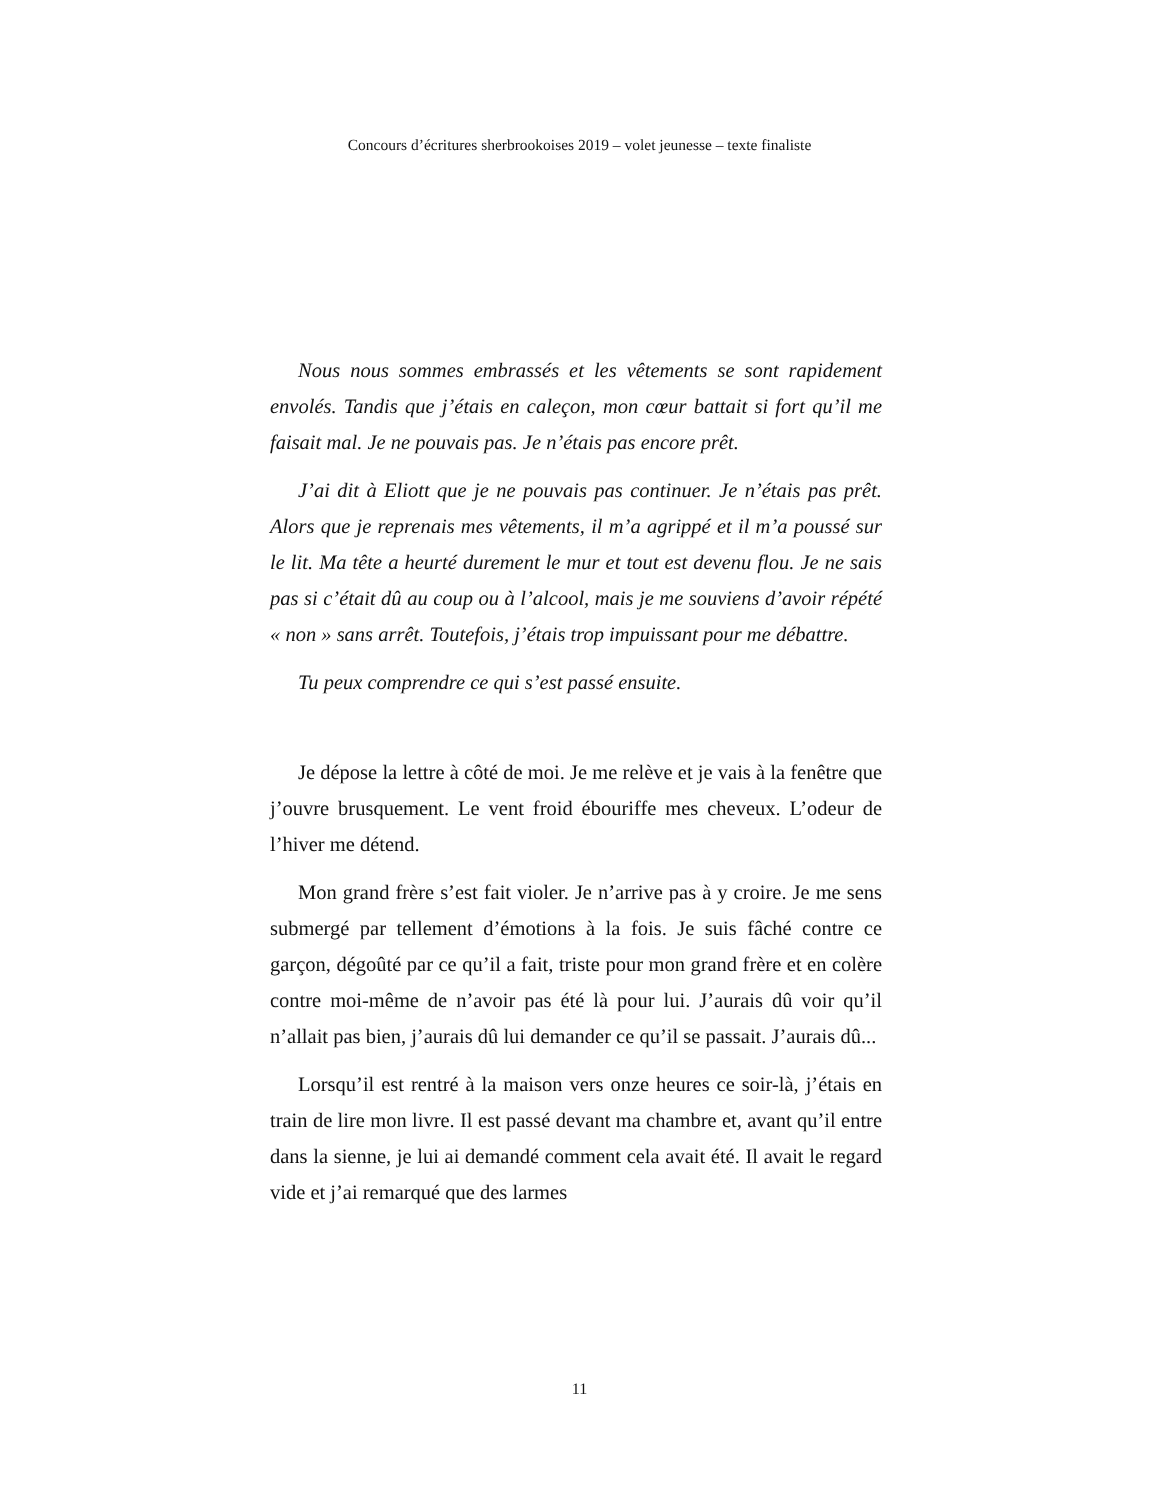Concours d’écritures sherbrookoises 2019 – volet jeunesse – texte finaliste
Nous nous sommes embrassés et les vêtements se sont rapidement envolés. Tandis que j’étais en caleçon, mon cœur battait si fort qu’il me faisait mal. Je ne pouvais pas. Je n’étais pas encore prêt.
J’ai dit à Eliott que je ne pouvais pas continuer. Je n’étais pas prêt. Alors que je reprenais mes vêtements, il m’a agrippé et il m’a poussé sur le lit. Ma tête a heurté durement le mur et tout est devenu flou. Je ne sais pas si c’était dû au coup ou à l’alcool, mais je me souviens d’avoir répété « non » sans arrêt. Toutefois, j’étais trop impuissant pour me débattre.
Tu peux comprendre ce qui s’est passé ensuite.
Je dépose la lettre à côté de moi. Je me relève et je vais à la fenêtre que j’ouvre brusquement. Le vent froid ébouriffe mes cheveux. L’odeur de l’hiver me détend.
Mon grand frère s’est fait violer. Je n’arrive pas à y croire. Je me sens submergé par tellement d’émotions à la fois. Je suis fâché contre ce garçon, dégoûté par ce qu’il a fait, triste pour mon grand frère et en colère contre moi-même de n’avoir pas été là pour lui. J’aurais dû voir qu’il n’allait pas bien, j’aurais dû lui demander ce qu’il se passait. J’aurais dû...
Lorsqu’il est rentré à la maison vers onze heures ce soir-là, j’étais en train de lire mon livre. Il est passé devant ma chambre et, avant qu’il entre dans la sienne, je lui ai demandé comment cela avait été. Il avait le regard vide et j’ai remarqué que des larmes
11